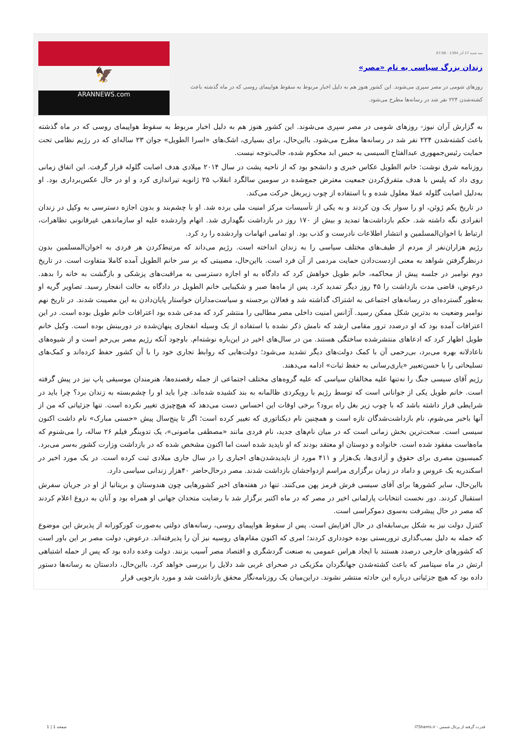سه شنبه 17 آذر 1394 - 07:06
زندان بزرگ سیاسی به نام «مصر»
روزهای شومی در مصر سپری می‌شوند. این کشور هنوز هم به دلیل اخبار مربوط به سقوط هواپیمای روسی که در ماه گذشته باعث کشته‌شدن ۲۲۴ نفر شد در رسانه‌ها مطرح می‌شود.
🦅
ARANNEWS.com
به گزارش آران نیوز- روزهای شومی در مصر سپری می‌شوند. این کشور هنوز هم به دلیل اخبار مربوط به سقوط هواپیمای روسی که در ماه گذشته باعث کشته‌شدن ۲۲۴ نفر شد در رسانه‌ها مطرح می‌شود. بااین‌حال، برای بسیاری، اشک‌های «اسرا الطویل» جوان ۲۳ ساله‌ای که در رژیم نظامی تحت حمایت رئیس‌جمهوری عبدالفتاح السیسی به حبس ابد محکوم شده، جالب‌توجه نیست.
روزنامه شرق نوشت: خانم الطویل عکاس خبری و دانشجو بود که از ناحیه پشت در سال ۲۰۱۴ میلادی هدف اصابت گلوله قرار گرفت. این اتفاق زمانی روی داد که پلیس با هدف متفرق‌کردن جمعیت معترض جمع‌شده در سومین سالگرد انقلاب ۲۵ ژانویه تیراندازی کرد و او در حال عکس‌برداری بود. او به‌دلیل اصابت گلوله عملا معلول شده و با استفاده از چوب زیربغل حرکت می‌کند.
در تاریخ یکم ژوئن، او را سوار یک ون کردند و به یکی از تأسیسات مرکز امنیت ملی برده شد. او با چشم‌بند و بدون اجازه دسترسی به وکیل در زندان انفرادی نگه داشته شد. حکم بازداشت‌ها تمدید و بیش از ۱۷۰ روز در بازداشت نگهداری شد. اتهام واردشده علیه او سازماندهی غیرقانونی تظاهرات، ارتباط با اخوان‌المسلمین و انتشار اطلاعات نادرست و کذب بود. او تمامی اتهامات واردشده را رد کرد.
رژیم هزاران‌نفر از مردم از طیف‌های مختلف سیاسی را به زندان انداخته است. رژیم می‌داند که مرتبط‌کردن هر فردی به اخوان‌المسلمین بدون درنظرگرفتن شواهد به معنی ازدست‌دادن حمایت مردمی از آن فرد است. بااین‌حال، مصیبتی که بر سر خانم الطویل آمده کاملا متفاوت است. در تاریخ دوم نوامبر در جلسه پیش از محاکمه، خانم طویل خواهش کرد که دادگاه به او اجازه دسترسی به مراقبت‌های پزشکی و بازگشت به خانه را بدهد. درعوض، قاضی مدت بازداشت را ۴۵ روز دیگر تمدید کرد. پس از ماه‌ها صبر و شکیبایی خانم الطویل در دادگاه به حالت انفجار رسید. تصاویر گریه او به‌طور گسترده‌ای در رسانه‌های اجتماعی به اشتراک گذاشته شد و فعالان برجسته و سیاست‌مداران خواستار پایان‌دادن به این مصیبت شدند. در تاریخ نهم نوامبر وضعیت به بدترین شکل ممکن رسید. آژانس امنیت داخلی مصر مطالبی را منتشر کرد که مدعی شده بود اعترافات خانم طویل بوده است. در این اعترافات آمده بود که او درصدد ترور مقامی ارشد که نامش ذکر نشده با استفاده از یک وسیله انفجاری پنهان‌شده در دوربینش بوده است. وکیل خانم طویل اظهار کرد که ادعاهای منتشرشده ساختگی هستند. من در سال‌های اخیر در این‌باره نوشته‌ام. باوجود آنکه رژیم مصر بی‌رحم است و از شیوه‌های ناعادلانه بهره می‌برد، بی‌رحمی آن با کمک دولت‌های دیگر تشدید می‌شود؛ دولت‌هایی که روابط تجاری خود را با آن کشور حفظ کرده‌اند و کمک‌های تسلیحاتی را با حسن‌تعبیر «یاری‌رسانی به حفظ ثبات» ادامه می‌دهند.
رژیم آقای سیسی جنگ را نه‌تنها علیه مخالفان سیاسی که علیه گروه‌های مختلف اجتماعی از جمله رقصنده‌ها، هنرمندان موسیقی پاپ نیز در پیش گرفته است. خانم طویل یکی از جوانانی است که توسط رژیم با رویکردی ظالمانه به بند کشیده شده‌اند. چرا باید او را چشم‌بسته به زندان برد؟ چرا باید در شرایطی قرار داشته باشد که با چوب زیر بغل راه برود؟ برخی اوقات این احساس دست می‌دهد که هیچ‌چیزی تغییر نکرده است. تنها جزئیاتی که من از آنها باخبر می‌شوم، نام بازداشت‌شدگان تازه است و همچنین نام دیکتاتوری که تغییر کرده است؛ اگر تا پنج‌سال پیش «حسنی مبارک» نام داشت اکنون سیسی است. سخت‌ترین بخش زمانی است که در میان نام‌های جدید، نام فردی مانند «مصطفی ماصونی»، یک تدوینگر فیلم ۲۶ ساله، را می‌شنوم که ماه‌هاست مفقود شده است. خانواده و دوستان او معتقد بودند که او ناپدید شده است اما اکنون مشخص شده که در بازداشت وزارت کشور به‌سر می‌برد. کمیسیون مصری برای حقوق و آزادی‌ها، یک‌هزار و ۴۱۱ مورد از ناپدیدشدن‌های اجباری را در سال جاری میلادی ثبت کرده است. در یک مورد اخیر در اسکندریه یک عروس و داماد در زمان برگزاری مراسم ازدواجشان بازداشت شدند. مصر درحال‌حاضر ۴۰هزار زندانی سیاسی دارد.
بااین‌حال، سایر کشورها برای آقای سیسی فرش قرمز پهن می‌کنند. تنها در هفته‌های اخیر کشورهایی چون هندوستان و بریتانیا از او در جریان سفرش استقبال کردند. دور نخست انتخابات پارلمانی اخیر در مصر که در ماه اکتبر برگزار شد با رضایت متحدان جهانی او همراه بود و آنان به دروغ اعلام کردند که مصر در حال پیشرفت به‌سوی دموکراسی است.
کنترل دولت نیز به شکل بی‌سابقه‌ای در حال افزایش است. پس از سقوط هواپیمای روسی، رسانه‌های دولتی به‌صورت کورکورانه از پذیرش این موضوع که حمله به دلیل بمب‌گذاری تروریستی بوده خودداری کردند؛ امری که اکنون مقام‌های روسیه نیز آن را پذیرفته‌اند. درعوض، دولت مصر بر این باور است که کشورهای خارجی درصدد هستند با ایجاد هراس عمومی به صنعت گردشگری و اقتصاد مصر آسیب بزنند. دولت وعده داده بود که پس از حمله اشتباهی ارتش در ماه سپتامبر که باعث کشته‌شدن جهانگردان مکزیکی در صحرای غربی شد دلایل را بررسی خواهد کرد. بااین‌حال، دادستان به رسانه‌ها دستور داده بود که هیچ جزئیاتی درباره این حادثه منتشر نشوند. دراین‌میان یک روزنامه‌نگار محقق بازداشت شد و مورد بازجویی قرار
قدرت گرفته از پرتال شمس - ITShams.ir صفحه 1 | 1